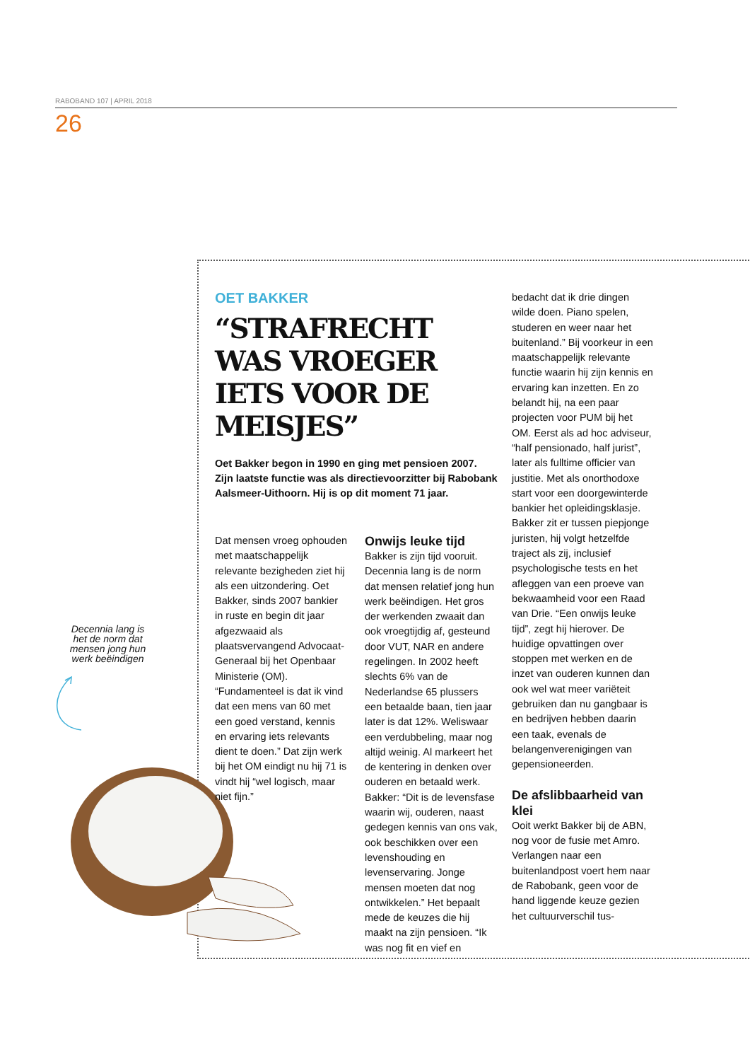RABOBAND 107 | APRIL 2018
26
Decennia lang is het de norm dat mensen jong hun werk beëindigen
OET BAKKER
“STRAFRECHT WAS VROEGER IETS VOOR DE MEISJES”
Oet Bakker begon in 1990 en ging met pensioen 2007. Zijn laatste functie was als directievoorzitter bij Rabobank Aalsmeer-Uithoorn. Hij is op dit moment 71 jaar.
Dat mensen vroeg ophouden met maatschappelijk relevante bezigheden ziet hij als een uitzondering. Oet Bakker, sinds 2007 bankier in ruste en begin dit jaar afgezwaaid als plaatsvervangend Advocaat-Generaal bij het Openbaar Ministerie (OM). “Fundamenteel is dat ik vind dat een mens van 60 met een goed verstand, kennis en ervaring iets relevants dient te doen.” Dat zijn werk bij het OM eindigt nu hij 71 is vindt hij “wel logisch, maar niet fijn.”
Onwijs leuke tijd
Bakker is zijn tijd vooruit. Decennia lang is de norm dat mensen relatief jong hun werk beëindigen. Het gros der werkenden zwaait dan ook vroegtijdig af, gesteund door VUT, NAR en andere regelingen. In 2002 heeft slechts 6% van de Nederlandse 65 plussers een betaalde baan, tien jaar later is dat 12%. Weliswaar een verdubbeling, maar nog altijd weinig. Al markeert het de kentering in denken over ouderen en betaald werk. Bakker: “Dit is de levensfase waarin wij, ouderen, naast gedegen kennis van ons vak, ook beschikken over een levenshouding en levenservaring. Jonge mensen moeten dat nog ontwikkelen.” Het bepaalt mede de keuzes die hij maakt na zijn pensioen. “Ik was nog fit en vief en
bedacht dat ik drie dingen wilde doen. Piano spelen, studeren en weer naar het buitenland.” Bij voorkeur in een maatschappelijk relevante functie waarin hij zijn kennis en ervaring kan inzetten. En zo belandt hij, na een paar projecten voor PUM bij het OM. Eerst als ad hoc adviseur, “half pensionado, half jurist”, later als fulltime officier van justitie. Met als onorthodoxe start voor een doorgewinterde bankier het opleidingsklasje. Bakker zit er tussen piepjonge juristen, hij volgt hetzelfde traject als zij, inclusief psychologische tests en het afleggen van een proeve van bekwaamheid voor een Raad van Drie. “Een onwijs leuke tijd”, zegt hij hierover. De huidige opvattingen over stoppen met werken en de inzet van ouderen kunnen dan ook wel wat meer variëteit gebruiken dan nu gangbaar is en bedrijven hebben daarin een taak, evenals de belangenverenigingen van gepensioneerden.
De afslibbaarheid van klei
Ooit werkt Bakker bij de ABN, nog voor de fusie met Amro. Verlangen naar een buitenlandpost voert hem naar de Rabobank, geen voor de hand liggende keuze gezien het cultuurverschil tus-